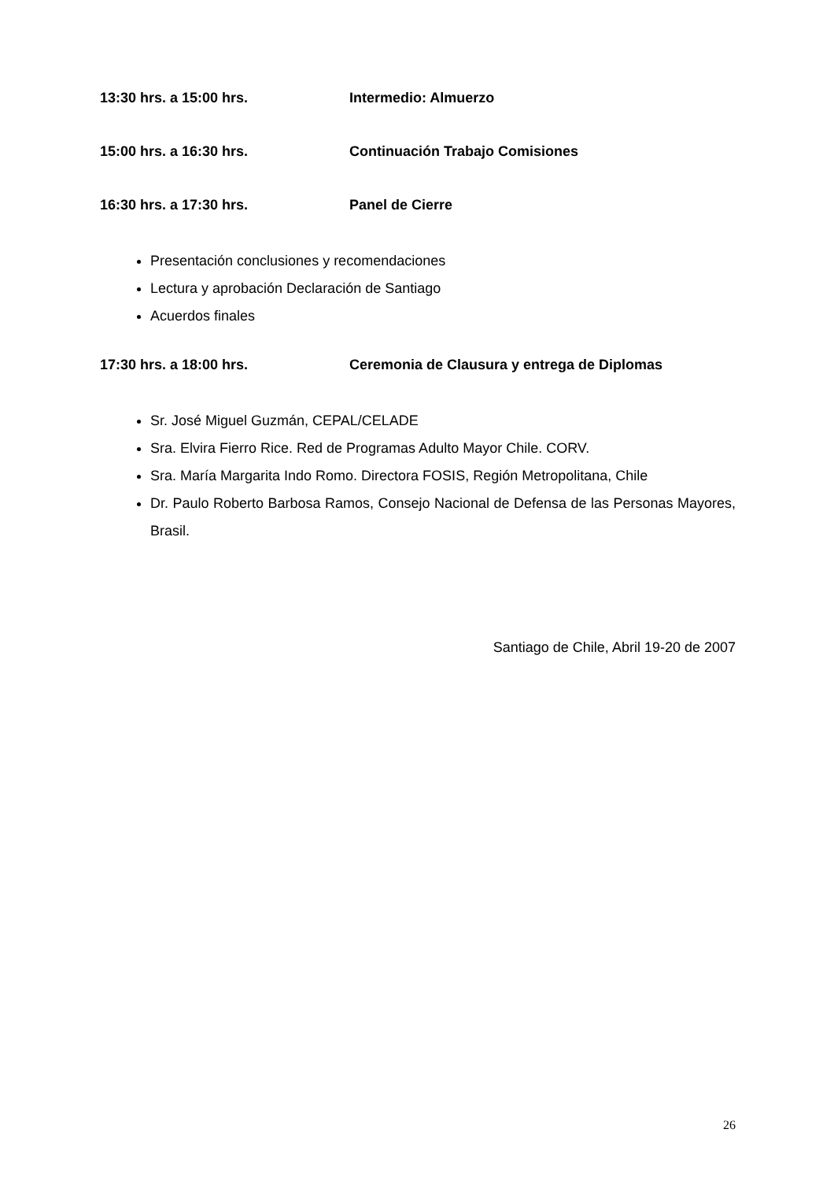13:30 hrs. a 15:00 hrs. Intermedio: Almuerzo
15:00 hrs. a 16:30 hrs. Continuación Trabajo Comisiones
16:30 hrs. a 17:30 hrs. Panel de Cierre
Presentación conclusiones y recomendaciones
Lectura y aprobación Declaración de Santiago
Acuerdos finales
17:30 hrs. a 18:00 hrs. Ceremonia de Clausura y entrega de Diplomas
Sr. José Miguel Guzmán, CEPAL/CELADE
Sra. Elvira Fierro Rice. Red de Programas Adulto Mayor Chile. CORV.
Sra. María Margarita Indo Romo. Directora FOSIS, Región Metropolitana, Chile
Dr. Paulo Roberto Barbosa Ramos, Consejo Nacional de Defensa de las Personas Mayores, Brasil.
Santiago de Chile, Abril 19-20 de 2007
26